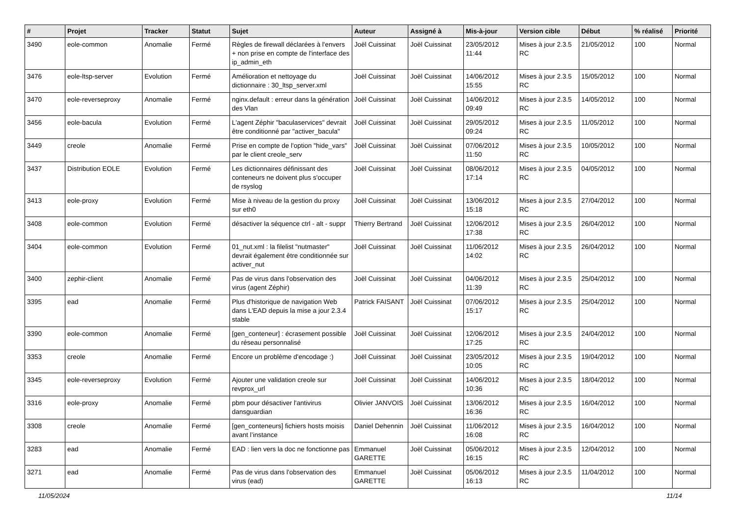| # | Projet | Tracker | Statut | Sujet | Auteur | Assigné à | Mis-à-jour | Version cible | Début | % réalisé | Priorité |
| --- | --- | --- | --- | --- | --- | --- | --- | --- | --- | --- | --- |
| 3490 | eole-common | Anomalie | Fermé | Règles de firewall déclarées à l'envers + non prise en compte de l'interface des ip_admin_eth | Joël Cuissinat | Joël Cuissinat | 23/05/2012 11:44 | Mises à jour 2.3.5 RC | 21/05/2012 | 100 | Normal |
| 3476 | eole-ltsp-server | Evolution | Fermé | Amélioration et nettoyage du dictionnaire : 30_ltsp_server.xml | Joël Cuissinat | Joël Cuissinat | 14/06/2012 15:55 | Mises à jour 2.3.5 RC | 15/05/2012 | 100 | Normal |
| 3470 | eole-reverseproxy | Anomalie | Fermé | nginx.default : erreur dans la génération des Vlan | Joël Cuissinat | Joël Cuissinat | 14/06/2012 09:49 | Mises à jour 2.3.5 RC | 14/05/2012 | 100 | Normal |
| 3456 | eole-bacula | Evolution | Fermé | L'agent Zéphir "baculaservices" devrait être conditionné par "activer_bacula" | Joël Cuissinat | Joël Cuissinat | 29/05/2012 09:24 | Mises à jour 2.3.5 RC | 11/05/2012 | 100 | Normal |
| 3449 | creole | Anomalie | Fermé | Prise en compte de l'option "hide_vars" par le client creole_serv | Joël Cuissinat | Joël Cuissinat | 07/06/2012 11:50 | Mises à jour 2.3.5 RC | 10/05/2012 | 100 | Normal |
| 3437 | Distribution EOLE | Evolution | Fermé | Les dictionnaires définissant des conteneurs ne doivent plus s'occuper de rsyslog | Joël Cuissinat | Joël Cuissinat | 08/06/2012 17:14 | Mises à jour 2.3.5 RC | 04/05/2012 | 100 | Normal |
| 3413 | eole-proxy | Evolution | Fermé | Mise à niveau de la gestion du proxy sur eth0 | Joël Cuissinat | Joël Cuissinat | 13/06/2012 15:18 | Mises à jour 2.3.5 RC | 27/04/2012 | 100 | Normal |
| 3408 | eole-common | Evolution | Fermé | désactiver la séquence ctrl - alt - suppr | Thierry Bertrand | Joël Cuissinat | 12/06/2012 17:38 | Mises à jour 2.3.5 RC | 26/04/2012 | 100 | Normal |
| 3404 | eole-common | Evolution | Fermé | 01_nut.xml : la filelist "nutmaster" devrait également être conditionnée sur activer_nut | Joël Cuissinat | Joël Cuissinat | 11/06/2012 14:02 | Mises à jour 2.3.5 RC | 26/04/2012 | 100 | Normal |
| 3400 | zephir-client | Anomalie | Fermé | Pas de virus dans l'observation des virus (agent Zéphir) | Joël Cuissinat | Joël Cuissinat | 04/06/2012 11:39 | Mises à jour 2.3.5 RC | 25/04/2012 | 100 | Normal |
| 3395 | ead | Anomalie | Fermé | Plus d'historique de navigation Web dans L'EAD depuis la mise a jour 2.3.4 stable | Patrick FAISANT | Joël Cuissinat | 07/06/2012 15:17 | Mises à jour 2.3.5 RC | 25/04/2012 | 100 | Normal |
| 3390 | eole-common | Anomalie | Fermé | [gen_conteneur] : écrasement possible du réseau personnalisé | Joël Cuissinat | Joël Cuissinat | 12/06/2012 17:25 | Mises à jour 2.3.5 RC | 24/04/2012 | 100 | Normal |
| 3353 | creole | Anomalie | Fermé | Encore un problème d'encodage :) | Joël Cuissinat | Joël Cuissinat | 23/05/2012 10:05 | Mises à jour 2.3.5 RC | 19/04/2012 | 100 | Normal |
| 3345 | eole-reverseproxy | Evolution | Fermé | Ajouter une validation creole sur revprox_url | Joël Cuissinat | Joël Cuissinat | 14/06/2012 10:36 | Mises à jour 2.3.5 RC | 18/04/2012 | 100 | Normal |
| 3316 | eole-proxy | Anomalie | Fermé | pbm pour désactiver l'antivirus dansguardian | Olivier JANVOIS | Joël Cuissinat | 13/06/2012 16:36 | Mises à jour 2.3.5 RC | 16/04/2012 | 100 | Normal |
| 3308 | creole | Anomalie | Fermé | [gen_conteneurs] fichiers hosts moisis avant l’instance | Daniel Dehennin | Joël Cuissinat | 11/06/2012 16:08 | Mises à jour 2.3.5 RC | 16/04/2012 | 100 | Normal |
| 3283 | ead | Anomalie | Fermé | EAD : lien vers la doc ne fonctionne pas | Emmanuel GARETTE | Joël Cuissinat | 05/06/2012 16:15 | Mises à jour 2.3.5 RC | 12/04/2012 | 100 | Normal |
| 3271 | ead | Anomalie | Fermé | Pas de virus dans l'observation des virus (ead) | Emmanuel GARETTE | Joël Cuissinat | 05/06/2012 16:13 | Mises à jour 2.3.5 RC | 11/04/2012 | 100 | Normal |
11/05/2024 11/14